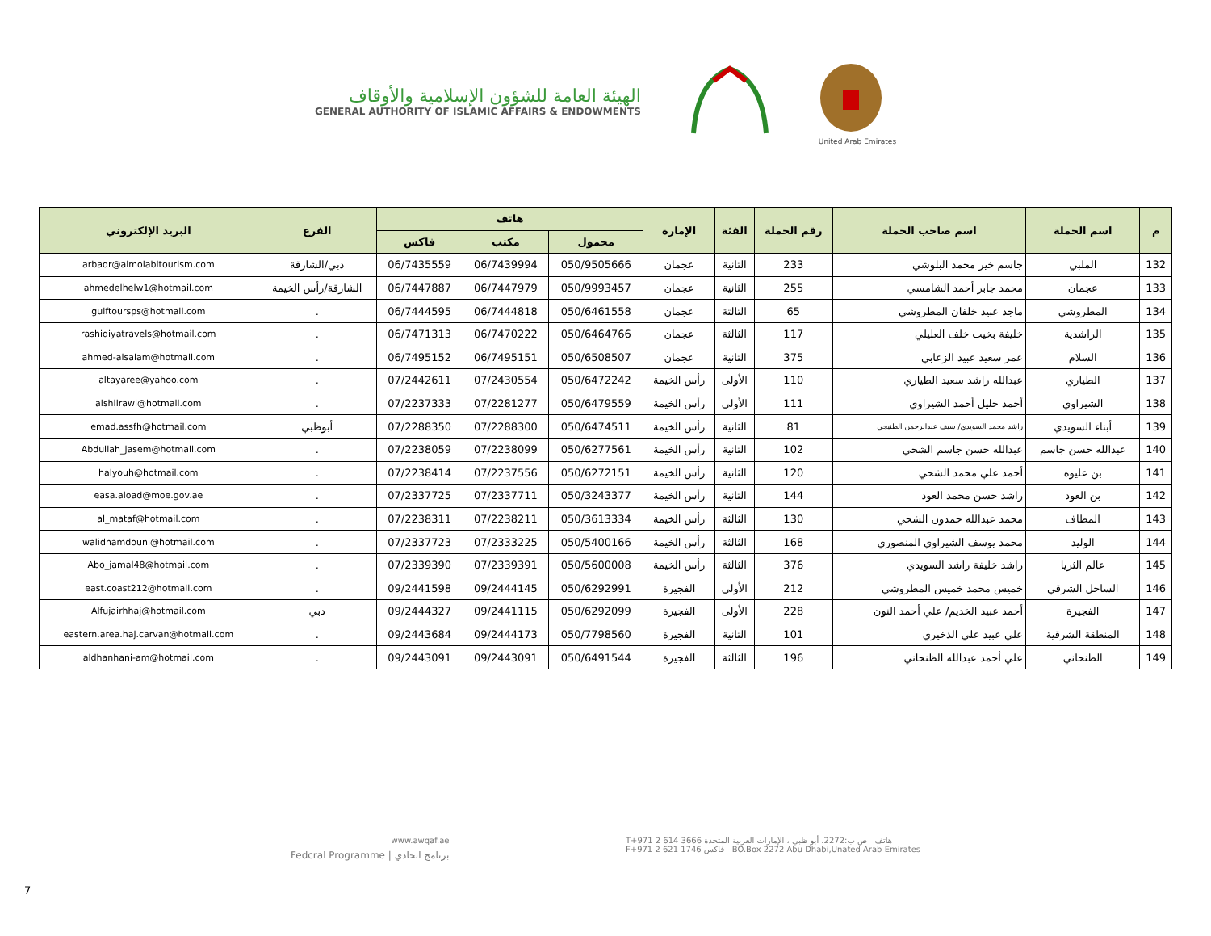الهيئة العامة للشؤون الإسلامية والأوقاف
GENERAL AUTHORITY OF ISLAMIC AFFAIRS & ENDOWMENTS
United Arab Emirates
| م | اسم الحملة | اسم صاحب الحملة | رقم الحملة | الفئة | الإمارة | هاتف | | | الفرع | البريد الإلكتروني |
| --- | --- | --- | --- | --- | --- | --- | --- | --- | --- | --- |
| | | | | | | محمول | مكتب | فاكس | | |
| 132 | الملبي | جاسم خير محمد البلوشي | 233 | الثانية | عجمان | 050/9505666 | 06/7439994 | 06/7435559 | دبي/الشارقة | arbadr@almolabitourism.com |
| 133 | عجمان | محمد جابر أحمد الشامسي | 255 | الثانية | عجمان | 050/9993457 | 06/7447979 | 06/7447887 | الشارقة/رأس الخيمة | ahmedelhelw1@hotmail.com |
| 134 | المطروشي | ماجد عبيد خلفان المطروشي | 65 | الثالثة | عجمان | 050/6461558 | 06/7444818 | 06/7444595 | . | gulftoursps@hotmail.com |
| 135 | الراشدية | خليفة بخيت خلف العليلي | 117 | الثالثة | عجمان | 050/6464766 | 06/7470222 | 06/7471313 | . | rashidiyatravels@hotmail.com |
| 136 | السلام | عمر سعيد عبيد الزعابي | 375 | الثانية | عجمان | 050/6508507 | 06/7495151 | 06/7495152 | . | ahmed-alsalam@hotmail.com |
| 137 | الطياري | عبدالله راشد سعيد الطياري | 110 | الأولى | رأس الخيمة | 050/6472242 | 07/2430554 | 07/2442611 | . | altayaree@yahoo.com |
| 138 | الشيراوي | أحمد خليل أحمد الشيراوي | 111 | الأولى | رأس الخيمة | 050/6479559 | 07/2281277 | 07/2237333 | . | alshiirawi@hotmail.com |
| 139 | أبناء السويدي | راشد محمد السويدي/ سيف عبدالرحمن الطنيجي | 81 | الثانية | رأس الخيمة | 050/6474511 | 07/2288300 | 07/2288350 | أبوظبي | emad.assfh@hotmail.com |
| 140 | عبدالله حسن جاسم | عبدالله حسن جاسم الشحي | 102 | الثانية | رأس الخيمة | 050/6277561 | 07/2238099 | 07/2238059 | . | Abdullah_jasem@hotmail.com |
| 141 | بن عليوه | أحمد علي محمد الشحي | 120 | الثانية | رأس الخيمة | 050/6272151 | 07/2237556 | 07/2238414 | . | halyouh@hotmail.com |
| 142 | بن العود | راشد حسن محمد العود | 144 | الثانية | رأس الخيمة | 050/3243377 | 07/2337711 | 07/2337725 | . | easa.aload@moe.gov.ae |
| 143 | المطاف | محمد عبدالله حمدون الشحي | 130 | الثالثة | رأس الخيمة | 050/3613334 | 07/2238211 | 07/2238311 | . | al_mataf@hotmail.com |
| 144 | الوليد | محمد يوسف الشيراوي المنصوري | 168 | الثالثة | رأس الخيمة | 050/5400166 | 07/2333225 | 07/2337723 | . | walidhamdouni@hotmail.com |
| 145 | عالم الثريا | راشد خليفة راشد السويدي | 376 | الثالثة | رأس الخيمة | 050/5600008 | 07/2339391 | 07/2339390 | . | Abo_jamal48@hotmail.com |
| 146 | الساحل الشرقي | خميس محمد خميس المطروشي | 212 | الأولى | الفجيرة | 050/6292991 | 09/2444145 | 09/2441598 | . | east.coast212@hotmail.com |
| 147 | الفجيرة | أحمد عبيد الخديم/ علي أحمد النون | 228 | الأولى | الفجيرة | 050/6292099 | 09/2441115 | 09/2444327 | دبي | Alfujairhhaj@hotmail.com |
| 148 | المنطقة الشرقية | علي عبيد علي الذخيري | 101 | الثانية | الفجيرة | 050/7798560 | 09/2444173 | 09/2443684 | . | eastern.area.haj.carvan@hotmail.com |
| 149 | الظنحاني | علي أحمد عبدالله الظنحاني | 196 | الثالثة | الفجيرة | 050/6491544 | 09/2443091 | 09/2443091 | . | aldhanhani-am@hotmail.com |
www.awqaf.ae
Fedcral Programme | برنامج اتحادي
T+971 2 614 3666 هاتف ص ب:2272، أبو ظبي ، الإمارات العربية المتحدة
F+971 2 621 1746 فاكس BO.Box 2272 Abu Dhabi,Unated Arab Emirates
7